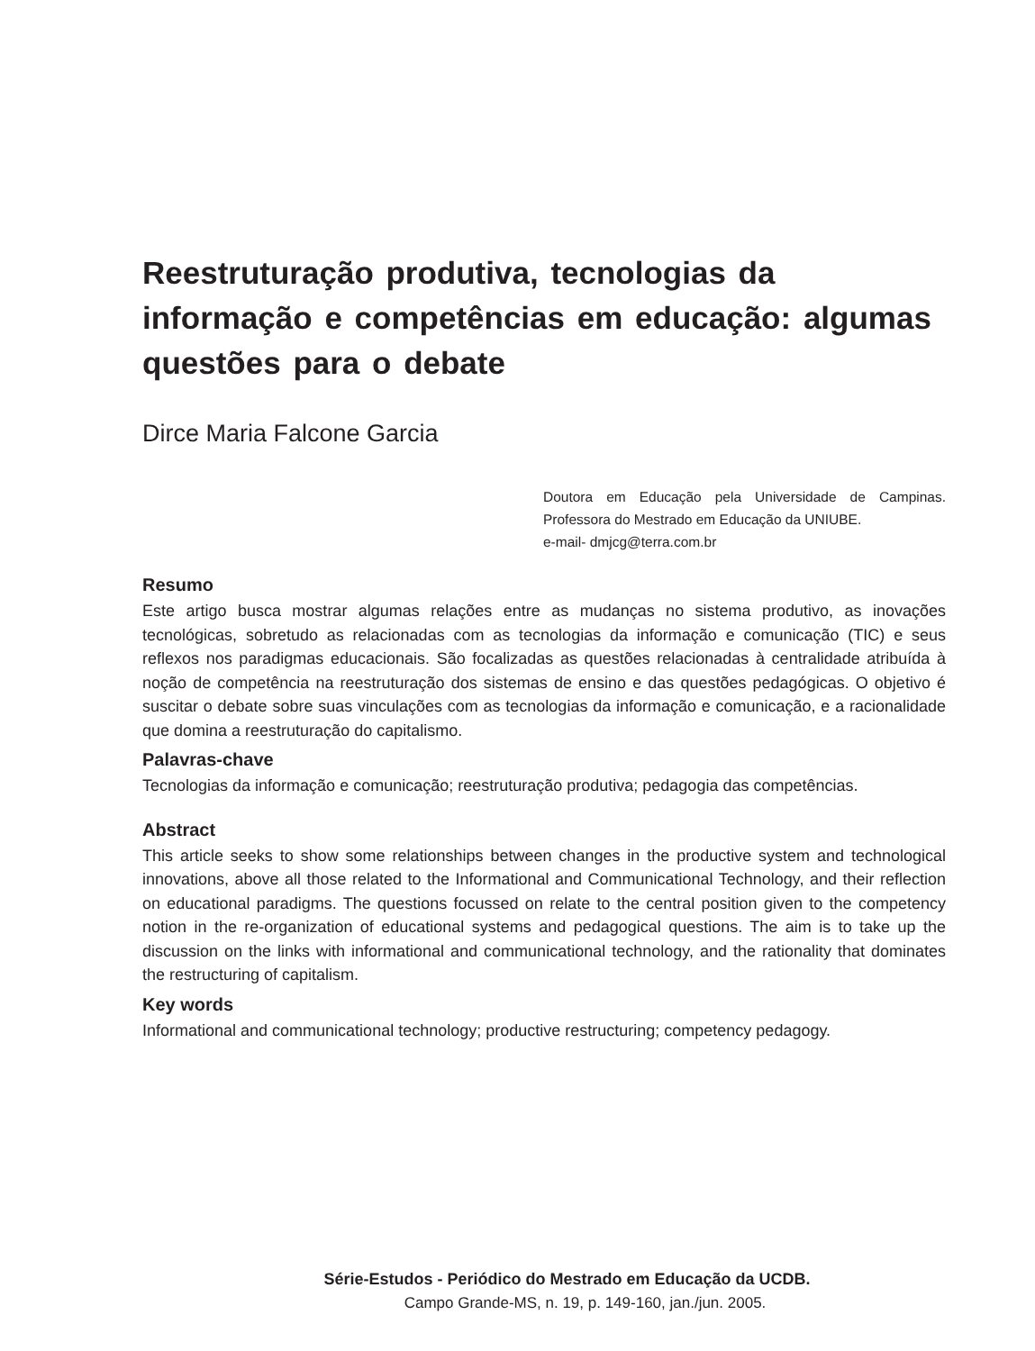Reestruturação produtiva, tecnologias da informação e competências em educação: algumas questões para o debate
Dirce Maria Falcone Garcia
Doutora em Educação pela Universidade de Campinas. Professora do Mestrado em Educação da UNIUBE.
e-mail- dmjcg@terra.com.br
Resumo
Este artigo busca mostrar algumas relações entre as mudanças no sistema produtivo, as inovações tecnológicas, sobretudo as relacionadas com as tecnologias da informação e comunicação (TIC) e seus reflexos nos paradigmas educacionais. São focalizadas as questões relacionadas à centralidade atribuída à noção de competência na reestruturação dos sistemas de ensino e das questões pedagógicas. O objetivo é suscitar o debate sobre suas vinculações com as tecnologias da informação e comunicação, e a racionalidade que domina a reestruturação do capitalismo.
Palavras-chave
Tecnologias da informação e comunicação; reestruturação produtiva; pedagogia das competências.
Abstract
This article seeks to show some relationships between changes in the productive system and technological innovations, above all those related to the Informational and Communicational Technology, and their reflection on educational paradigms. The questions focussed on relate to the central position given to the competency notion in the re-organization of educational systems and pedagogical questions. The aim is to take up the discussion on the links with informational and communicational technology, and the rationality that dominates the restructuring of capitalism.
Key words
Informational and communicational technology; productive restructuring; competency pedagogy.
Série-Estudos - Periódico do Mestrado em Educação da UCDB.
Campo Grande-MS, n. 19, p. 149-160, jan./jun. 2005.